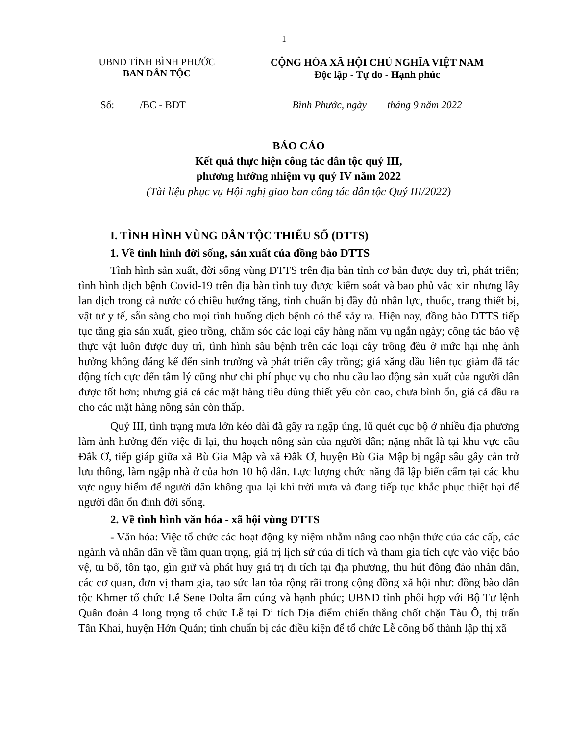1
UBND TỈNH BÌNH PHƯỚC
BAN DÂN TỘC
CỘNG HÒA XÃ HỘI CHỦ NGHĨA VIỆT NAM
Độc lập - Tự do - Hạnh phúc
Số: /BC - BDT Bình Phước, ngày tháng 9 năm 2022
BÁO CÁO
Kết quả thực hiện công tác dân tộc quý III,
phương hướng nhiệm vụ quý IV năm 2022
(Tài liệu phục vụ Hội nghị giao ban công tác dân tộc Quý III/2022)
I. TÌNH HÌNH VÙNG DÂN TỘC THIỂU SỐ (DTTS)
1. Về tình hình đời sống, sản xuất của đồng bào DTTS
Tình hình sản xuất, đời sống vùng DTTS trên địa bàn tỉnh cơ bản được duy trì, phát triển; tình hình dịch bệnh Covid-19 trên địa bàn tỉnh tuy được kiểm soát và bao phủ vắc xin nhưng lây lan dịch trong cả nước có chiều hướng tăng, tỉnh chuẩn bị đầy đủ nhân lực, thuốc, trang thiết bị, vật tư y tế, sẵn sàng cho mọi tình huống dịch bệnh có thể xảy ra. Hiện nay, đồng bào DTTS tiếp tục tăng gia sản xuất, gieo trồng, chăm sóc các loại cây hàng năm vụ ngắn ngày; công tác bảo vệ thực vật luôn được duy trì, tình hình sâu bệnh trên các loại cây trồng đều ở mức hại nhẹ ảnh hưởng không đáng kể đến sinh trưởng và phát triển cây trồng; giá xăng dầu liên tục giảm đã tác động tích cực đến tâm lý cũng như chi phí phục vụ cho nhu cầu lao động sản xuất của người dân được tốt hơn; nhưng giá cả các mặt hàng tiêu dùng thiết yếu còn cao, chưa bình ổn, giá cả đầu ra cho các mặt hàng nông sản còn thấp.
Quý III, tình trạng mưa lớn kéo dài đã gây ra ngập úng, lũ quét cục bộ ở nhiều địa phương làm ảnh hưởng đến việc đi lại, thu hoạch nông sản của người dân; nặng nhất là tại khu vực cầu Đắk Ơ, tiếp giáp giữa xã Bù Gia Mập và xã Đắk Ơ, huyện Bù Gia Mập bị ngập sâu gây cản trở lưu thông, làm ngập nhà ở của hơn 10 hộ dân. Lực lượng chức năng đã lập biển cấm tại các khu vực nguy hiểm để người dân không qua lại khi trời mưa và đang tiếp tục khắc phục thiệt hại để người dân ổn định đời sống.
2. Về tình hình văn hóa - xã hội vùng DTTS
- Văn hóa: Việc tổ chức các hoạt động kỷ niệm nhằm nâng cao nhận thức của các cấp, các ngành và nhân dân về tầm quan trọng, giá trị lịch sử của di tích và tham gia tích cực vào việc bảo vệ, tu bổ, tôn tạo, gìn giữ và phát huy giá trị di tích tại địa phương, thu hút đông đảo nhân dân, các cơ quan, đơn vị tham gia, tạo sức lan tỏa rộng rãi trong cộng đồng xã hội như: đồng bào dân tộc Khmer tổ chức Lễ Sene Dolta ấm cúng và hạnh phúc; UBND tỉnh phối hợp với Bộ Tư lệnh Quân đoàn 4 long trọng tổ chức Lễ tại Di tích Địa điểm chiến thắng chốt chặn Tàu Ô, thị trấn Tân Khai, huyện Hớn Quản; tỉnh chuẩn bị các điều kiện để tổ chức Lễ công bố thành lập thị xã